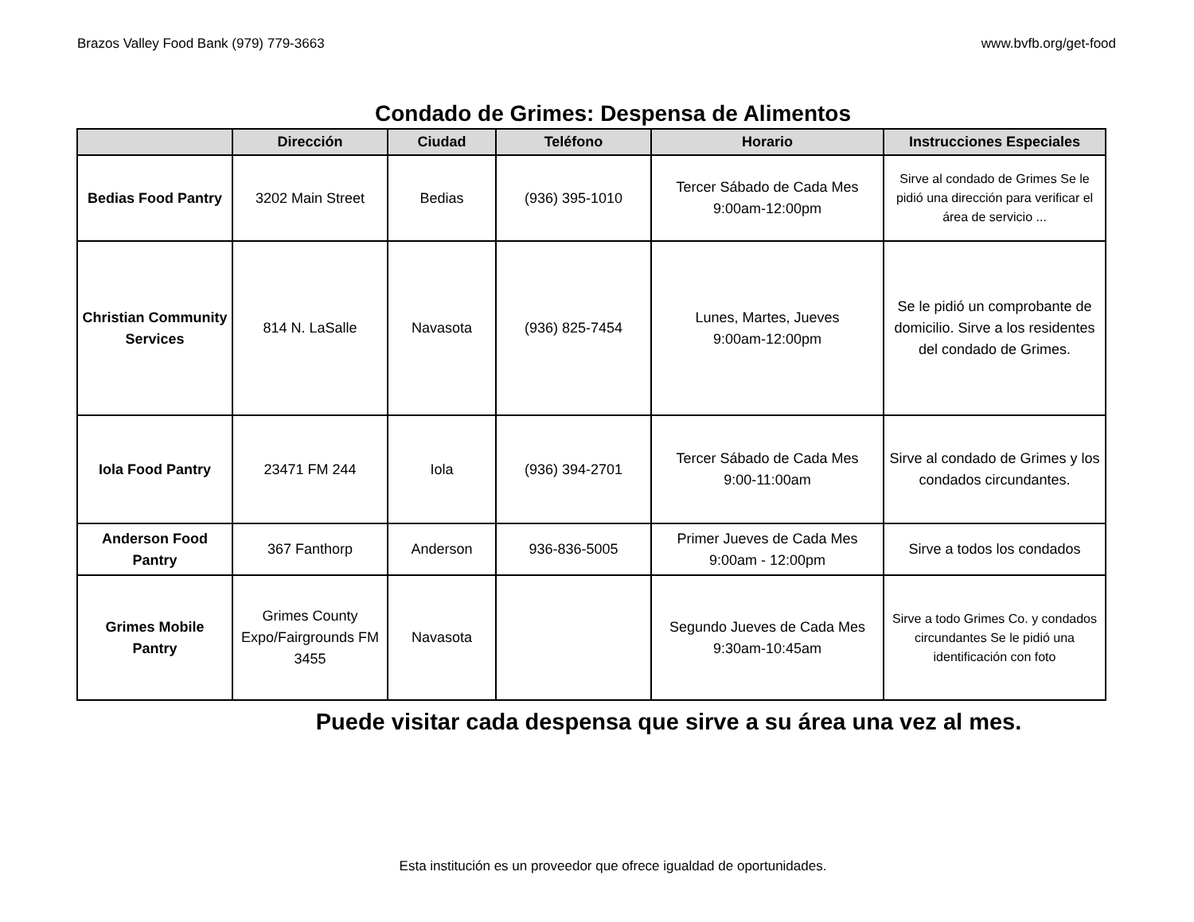Brazos Valley Food Bank (979) 779-3663 www.bvfb.org/get-food
Condado de Grimes: Despensa de Alimentos
| | Dirección | Ciudad | Teléfono | Horario | Instrucciones Especiales |
| --- | --- | --- | --- | --- | --- |
| Bedias Food Pantry | 3202 Main Street | Bedias | (936) 395-1010 | Tercer Sábado de Cada Mes 9:00am-12:00pm | Sirve al condado de Grimes Se le pidió una dirección para verificar el área de servicio ... |
| Christian Community Services | 814 N. LaSalle | Navasota | (936) 825-7454 | Lunes, Martes, Jueves 9:00am-12:00pm | Se le pidió un comprobante de domicilio. Sirve a los residentes del condado de Grimes. |
| Iola Food Pantry | 23471 FM 244 | Iola | (936) 394-2701 | Tercer Sábado de Cada Mes 9:00-11:00am | Sirve al condado de Grimes y los condados circundantes. |
| Anderson Food Pantry | 367 Fanthorp | Anderson | 936-836-5005 | Primer Jueves de Cada Mes 9:00am - 12:00pm | Sirve a todos los condados |
| Grimes Mobile Pantry | Grimes County Expo/Fairgrounds FM 3455 | Navasota | | Segundo Jueves de Cada Mes 9:30am-10:45am | Sirve a todo Grimes Co. y condados circundantes Se le pidió una identificación con foto |
Puede visitar cada despensa que sirve a su área una vez al mes.
Esta institución es un proveedor que ofrece igualdad de oportunidades.